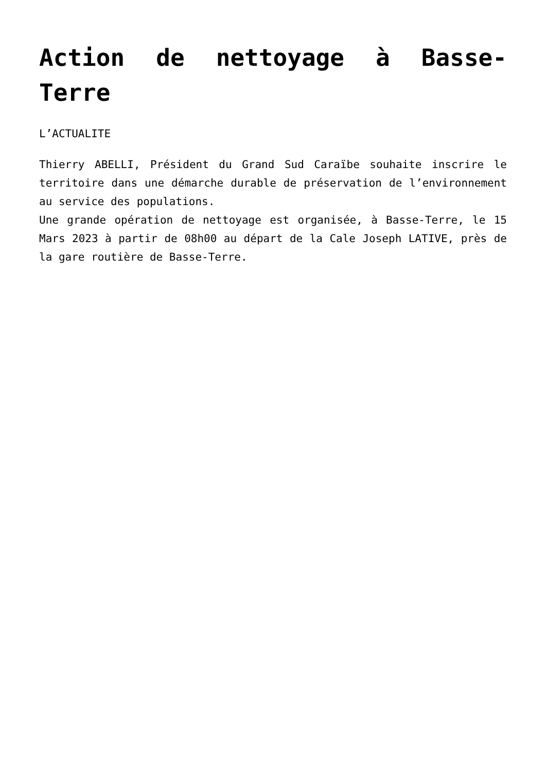Action de nettoyage à Basse-Terre
L’ACTUALITE
Thierry ABELLI, Président du Grand Sud Caraïbe souhaite inscrire le territoire dans une démarche durable de préservation de l’environnement au service des populations.
Une grande opération de nettoyage est organisée, à Basse-Terre, le 15 Mars 2023 à partir de 08h00 au départ de la Cale Joseph LATIVE, près de la gare routière de Basse-Terre.